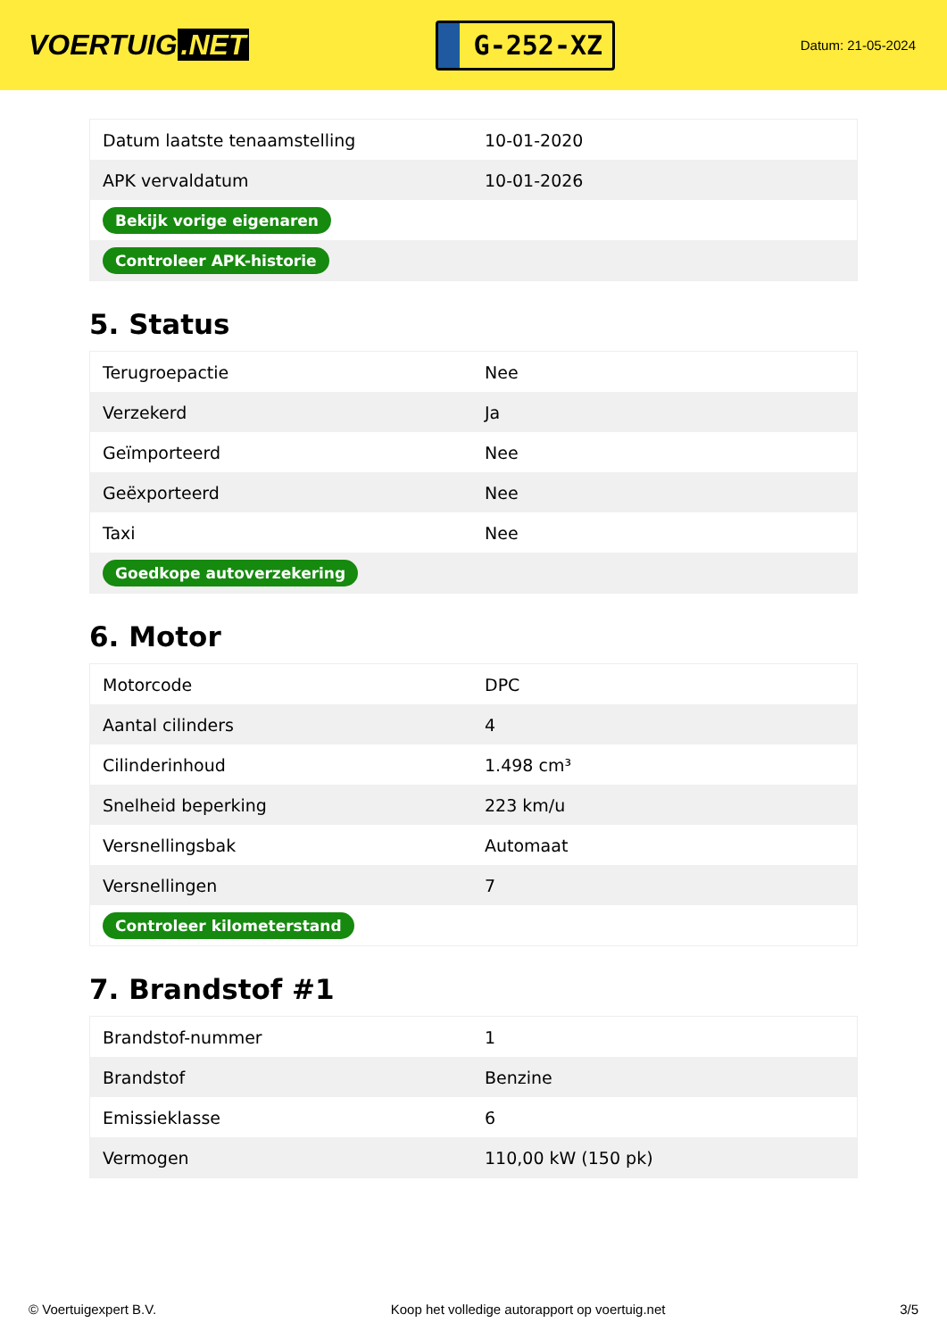VOERTUIG.NET
G-252-XZ
Datum: 21-05-2024
| Datum laatste tenaamstelling | 10-01-2020 |
| APK vervaldatum | 10-01-2026 |
| Bekijk vorige eigenaren | |
| Controleer APK-historie | |
5. Status
| Terugroepactie | Nee |
| Verzekerd | Ja |
| Geïmporteerd | Nee |
| Geëxporteerd | Nee |
| Taxi | Nee |
| Goedkope autoverzekering | |
6. Motor
| Motorcode | DPC |
| Aantal cilinders | 4 |
| Cilinderinhoud | 1.498 cm³ |
| Snelheid beperking | 223 km/u |
| Versnellingsbak | Automaat |
| Versnellingen | 7 |
| Controleer kilometerstand | |
7. Brandstof #1
| Brandstof-nummer | 1 |
| Brandstof | Benzine |
| Emissieklasse | 6 |
| Vermogen | 110,00 kW (150 pk) |
© Voertuigexpert B.V. Koop het volledige autorapport op voertuig.net 3/5